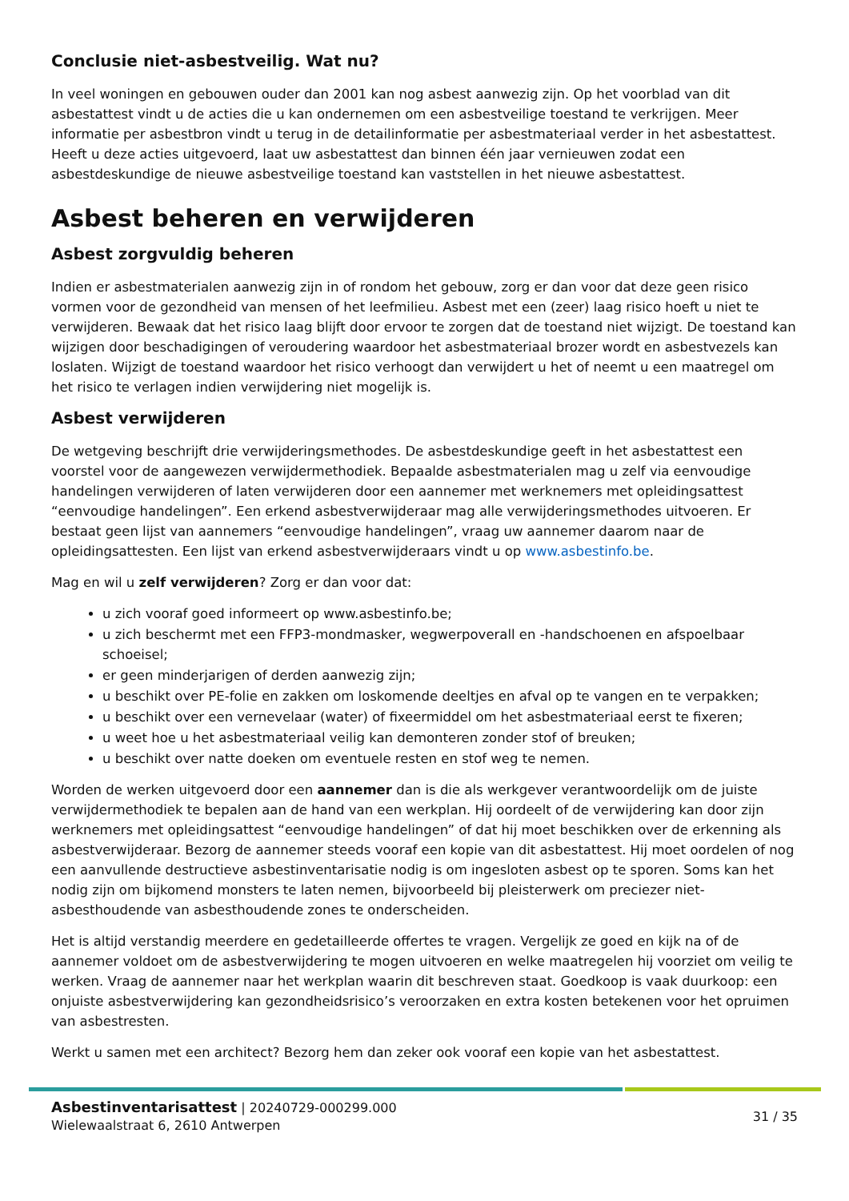Conclusie niet-asbestveilig. Wat nu?
In veel woningen en gebouwen ouder dan 2001 kan nog asbest aanwezig zijn. Op het voorblad van dit asbestattest vindt u de acties die u kan ondernemen om een asbestveilige toestand te verkrijgen. Meer informatie per asbestbron vindt u terug in de detailinformatie per asbestmateriaal verder in het asbestattest. Heeft u deze acties uitgevoerd, laat uw asbestattest dan binnen één jaar vernieuwen zodat een asbestdeskundige de nieuwe asbestveilige toestand kan vaststellen in het nieuwe asbestattest.
Asbest beheren en verwijderen
Asbest zorgvuldig beheren
Indien er asbestmaterialen aanwezig zijn in of rondom het gebouw, zorg er dan voor dat deze geen risico vormen voor de gezondheid van mensen of het leefmilieu. Asbest met een (zeer) laag risico hoeft u niet te verwijderen. Bewaak dat het risico laag blijft door ervoor te zorgen dat de toestand niet wijzigt. De toestand kan wijzigen door beschadigingen of veroudering waardoor het asbestmateriaal brozer wordt en asbestvezels kan loslaten. Wijzigt de toestand waardoor het risico verhoogt dan verwijdert u het of neemt u een maatregel om het risico te verlagen indien verwijdering niet mogelijk is.
Asbest verwijderen
De wetgeving beschrijft drie verwijderingsmethodes. De asbestdeskundige geeft in het asbestattest een voorstel voor de aangewezen verwijdermethodiek. Bepaalde asbestmaterialen mag u zelf via eenvoudige handelingen verwijderen of laten verwijderen door een aannemer met werknemers met opleidingsattest “eenvoudige handelingen”. Een erkend asbestverwijderaar mag alle verwijderingsmethodes uitvoeren. Er bestaat geen lijst van aannemers “eenvoudige handelingen”, vraag uw aannemer daarom naar de opleidingsattesten. Een lijst van erkend asbestverwijderaars vindt u op www.asbestinfo.be.
Mag en wil u zelf verwijderen? Zorg er dan voor dat:
u zich vooraf goed informeert op www.asbestinfo.be;
u zich beschermt met een FFP3-mondmasker, wegwerpoverall en -handschoenen en afspoelbaar schoeisel;
er geen minderjarigen of derden aanwezig zijn;
u beschikt over PE-folie en zakken om loskomende deeltjes en afval op te vangen en te verpakken;
u beschikt over een vernevelaar (water) of fixeermiddel om het asbestmateriaal eerst te fixeren;
u weet hoe u het asbestmateriaal veilig kan demonteren zonder stof of breuken;
u beschikt over natte doeken om eventuele resten en stof weg te nemen.
Worden de werken uitgevoerd door een aannemer dan is die als werkgever verantwoordelijk om de juiste verwijdermethodiek te bepalen aan de hand van een werkplan. Hij oordeelt of de verwijdering kan door zijn werknemers met opleidingsattest “eenvoudige handelingen” of dat hij moet beschikken over de erkenning als asbestverwijderaar. Bezorg de aannemer steeds vooraf een kopie van dit asbestattest. Hij moet oordelen of nog een aanvullende destructieve asbestinventarisatie nodig is om ingesloten asbest op te sporen. Soms kan het nodig zijn om bijkomend monsters te laten nemen, bijvoorbeeld bij pleisterwerk om preciezer niet-asbesthoudende van asbesthoudende zones te onderscheiden.
Het is altijd verstandig meerdere en gedetailleerde offertes te vragen. Vergelijk ze goed en kijk na of de aannemer voldoet om de asbestverwijdering te mogen uitvoeren en welke maatregelen hij voorziet om veilig te werken. Vraag de aannemer naar het werkplan waarin dit beschreven staat. Goedkoop is vaak duurkoop: een onjuiste asbestverwijdering kan gezondheidsrisico’s veroorzaken en extra kosten betekenen voor het opruimen van asbestresten.
Werkt u samen met een architect? Bezorg hem dan zeker ook vooraf een kopie van het asbestattest.
Asbestinventarisattest | 20240729-000299.000
Wielewaalstraat 6, 2610 Antwerpen
31 / 35